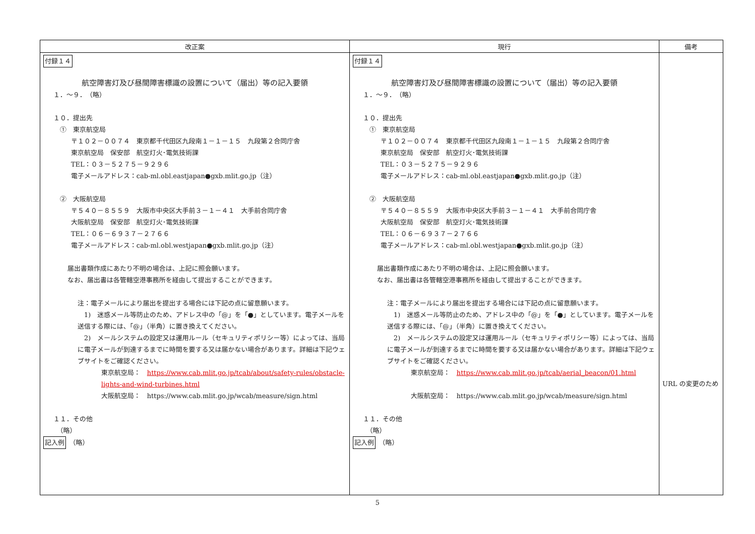| 改正案 | 現行 | 備考 |
| --- | --- | --- |
| 付録１４ 航空障害灯及び昼間障害標識の設置について（届出）等の記入要領 １．～９． （略） １０．提出先 ① 東京航空局 〒１０２－００７４ 東京都千代田区九段南１－１－１５ 九段第２合同庁舎 東京航空局 保安部 航空灯火･電気技術課 TEL：０３－５２７５－９２９６ 電子メールアドレス：cab-ml.obl.eastjapan●gxb.mlit.go.jp（注） ② 大阪航空局 〒５４０－８５５９ 大阪市中央区大手前３－１－４１ 大手前合同庁舎 大阪航空局 保安部 航空灯火･電気技術課 TEL：０６－６９３７－２７６６ 電子メールアドレス：cab-ml.obl.westjapan●gxb.mlit.go.jp（注） 届出書類作成にあたり不明の場合は、上記に照会願います。 なお、届出書は各管轄空港事務所を経由して提出することができます。 注：電子メールにより届出を提出する場合には下記の点に留意願います。 1) 迷惑メール等防止のため、アドレス中の「@」を「●」としています。電子メールを送信する際には、「@」（半角）に置き換えてください。 2) メールシステムの設定又は運用ルール（セキュリティポリシー等）によっては、当局に電子メールが到達するまでに時間を要する又は届かない場合があります。詳細は下記ウェブサイトをご確認ください。 東京航空局： https://www.cab.mlit.go.jp/tcab/about/safety-rules/obstacle-lights-and-wind-turbines.html 大阪航空局： https://www.cab.mlit.go.jp/wcab/measure/sign.html １１．その他 （略） 記入例 （略） | 付録１４ 航空障害灯及び昼間障害標識の設置について（届出）等の記入要領 １．～９． （略） １０．提出先 ① 東京航空局 〒１０２－００７４ 東京都千代田区九段南１－１－１５ 九段第２合同庁舎 東京航空局 保安部 航空灯火･電気技術課 TEL：０３－５２７５－９２９６ 電子メールアドレス：cab-ml.obl.eastjapan●gxb.mlit.go.jp（注） ② 大阪航空局 〒５４０－８５５９ 大阪市中央区大手前３－１－４１ 大手前合同庁舎 大阪航空局 保安部 航空灯火･電気技術課 TEL：０６－６９３７－２７６６ 電子メールアドレス：cab-ml.obl.westjapan●gxb.mlit.go.jp（注） 届出書類作成にあたり不明の場合は、上記に照会願います。 なお、届出書は各管轄空港事務所を経由して提出することができます。 注：電子メールにより届出を提出する場合には下記の点に留意願います。 1) 迷惑メール等防止のため、アドレス中の「@」を「●」としています。電子メールを送信する際には、「@」（半角）に置き換えてください。 2) メールシステムの設定又は運用ルール（セキュリティポリシー等）によっては、当局に電子メールが到達するまでに時間を要する又は届かない場合があります。詳細は下記ウェブサイトをご確認ください。 東京航空局： https://www.cab.mlit.go.jp/tcab/aerial_beacon/01.html 大阪航空局： https://www.cab.mlit.go.jp/wcab/measure/sign.html １１．その他 （略） 記入例 （略） | URL の変更のため |
5